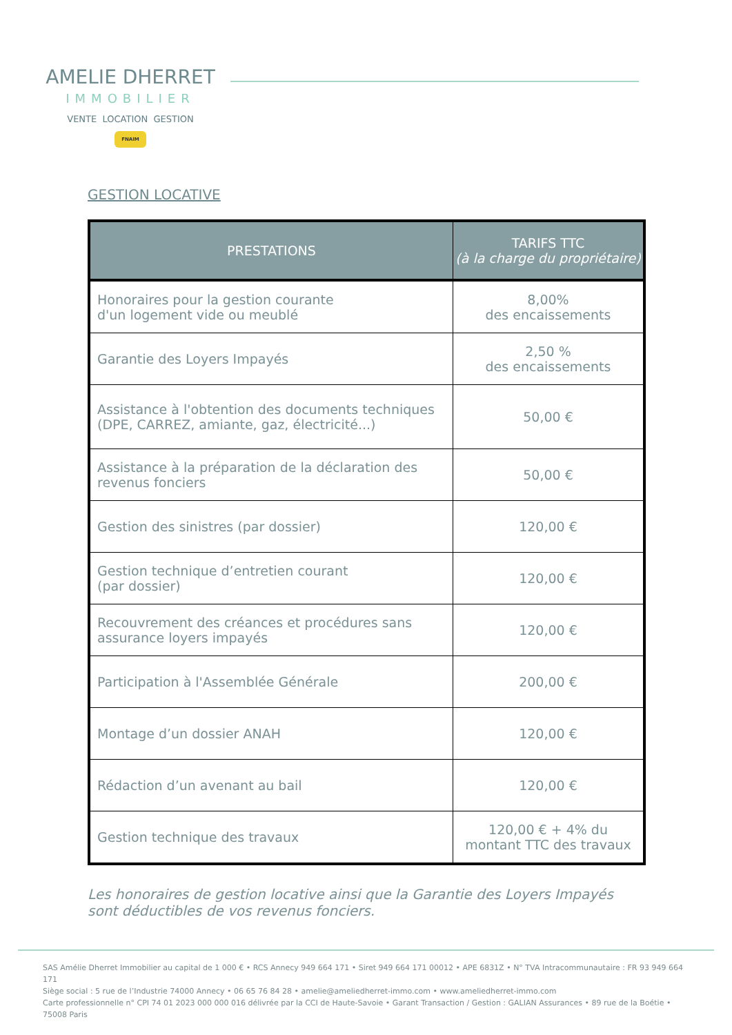AMELIE DHERRET
IMMOBILIER
VENTE LOCATION GESTION
FNAIM
GESTION LOCATIVE
| PRESTATIONS | TARIFS TTC (à la charge du propriétaire) |
| --- | --- |
| Honoraires pour la gestion courante d'un logement vide ou meublé | 8,00% des encaissements |
| Garantie des Loyers Impayés | 2,50 % des encaissements |
| Assistance à l'obtention des documents techniques (DPE, CARREZ, amiante, gaz, électricité...) | 50,00 € |
| Assistance à la préparation de la déclaration des revenus fonciers | 50,00 € |
| Gestion des sinistres (par dossier) | 120,00 € |
| Gestion technique d’entretien courant (par dossier) | 120,00 € |
| Recouvrement des créances et procédures sans assurance loyers impayés | 120,00 € |
| Participation à l'Assemblée Générale | 200,00 € |
| Montage d’un dossier ANAH | 120,00 € |
| Rédaction d’un avenant au bail | 120,00 € |
| Gestion technique des travaux | 120,00 € + 4% du montant TTC des travaux |
Les honoraires de gestion locative ainsi que la Garantie des Loyers Impayés
sont déductibles de vos revenus fonciers.
SAS Amélie Dherret Immobilier au capital de 1 000 € • RCS Annecy 949 664 171 • Siret 949 664 171 00012 • APE 6831Z • N° TVA Intracommunautaire : FR 93 949 664 171
Siège social : 5 rue de l’Industrie 74000 Annecy • 06 65 76 84 28 • amelie@ameliedherret-immo.com • www.ameliedherret-immo.com
Carte professionnelle n° CPI 74 01 2023 000 000 016 délivrée par la CCI de Haute-Savoie • Garant Transaction / Gestion : GALIAN Assurances • 89 rue de la Boétie • 75008 Paris